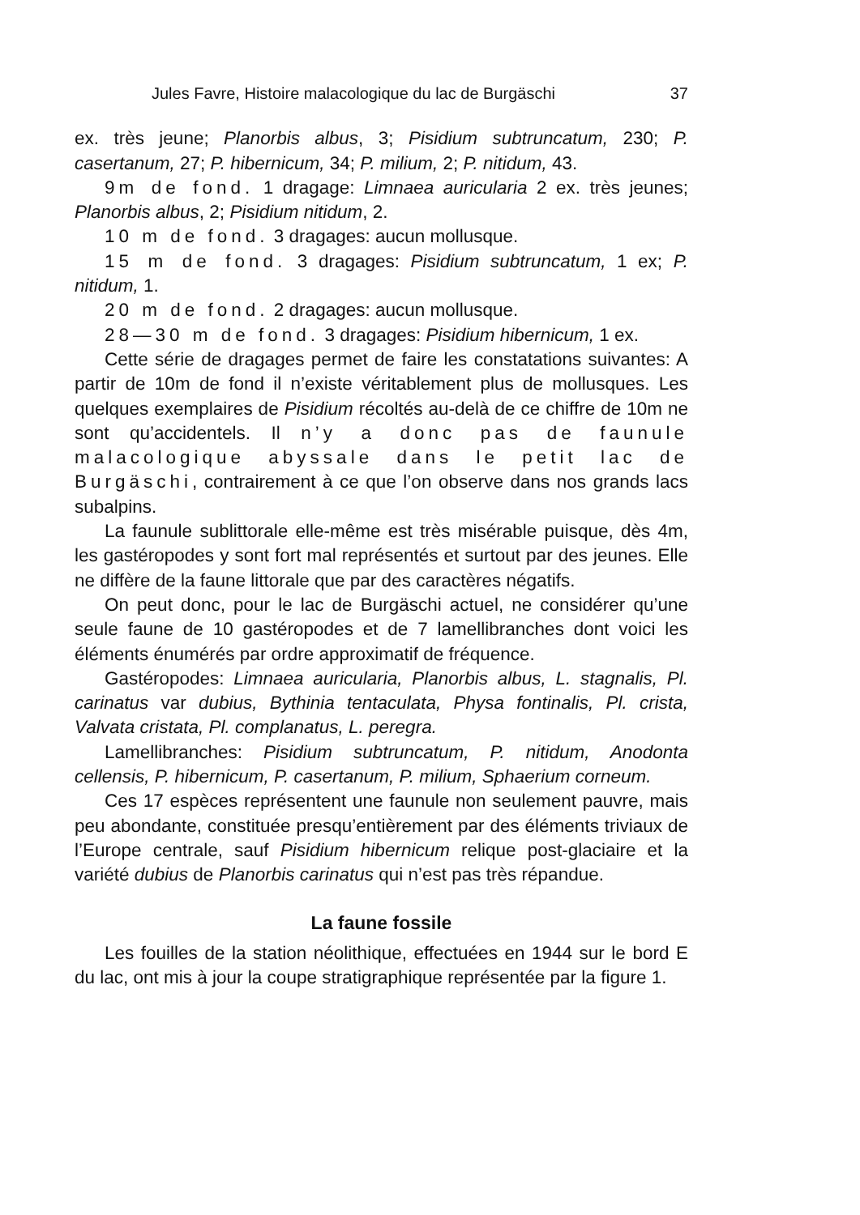Jules Favre, Histoire malacologique du lac de Burgäschi 37
ex. très jeune; Planorbis albus, 3; Pisidium subtruncatum, 230; P. casertanum, 27; P. hibernicum, 34; P. milium, 2; P. nitidum, 43.
9m de fond. 1 dragage: Limnaea auricularia 2 ex. très jeunes; Planorbis albus, 2; Pisidium nitidum, 2.
10 m de fond. 3 dragages: aucun mollusque.
15 m de fond. 3 dragages: Pisidium subtruncatum, 1 ex; P. nitidum, 1.
20 m de fond. 2 dragages: aucun mollusque.
28—30 m de fond. 3 dragages: Pisidium hibernicum, 1 ex.
Cette série de dragages permet de faire les constatations suivantes: A partir de 10m de fond il n’existe véritablement plus de mollusques. Les quelques exemplaires de Pisidium récoltés au-delà de ce chiffre de 10m ne sont qu’accidentels. Il n’y a donc pas de faunule malacologique abyssale dans le petit lac de Burgäschi, contrairement à ce que l’on observe dans nos grands lacs subalpins.
La faunule sublittorale elle-même est très misérable puisque, dès 4m, les gastéropodes y sont fort mal représentés et surtout par des jeunes. Elle ne diffère de la faune littorale que par des caractères négatifs.
On peut donc, pour le lac de Burgäschi actuel, ne considérer qu’une seule faune de 10 gastéropodes et de 7 lamellibranches dont voici les éléments énumérés par ordre approximatif de fréquence.
Gastéropodes: Limnaea auricularia, Planorbis albus, L. stagnalis, Pl. carinatus var dubius, Bythinia tentaculata, Physa fontinalis, Pl. crista, Valvata cristata, Pl. complanatus, L. peregra.
Lamellibranches: Pisidium subtruncatum, P. nitidum, Anodonta cellensis, P. hibernicum, P. casertanum, P. milium, Sphaerium corneum.
Ces 17 espèces représentent une faunule non seulement pauvre, mais peu abondante, constituée presqu’entièrement par des éléments triviaux de l’Europe centrale, sauf Pisidium hibernicum relique post-glaciaire et la variété dubius de Planorbis carinatus qui n’est pas très répandue.
La faune fossile
Les fouilles de la station néolithique, effectuées en 1944 sur le bord E du lac, ont mis à jour la coupe stratigraphique représentée par la figure 1.